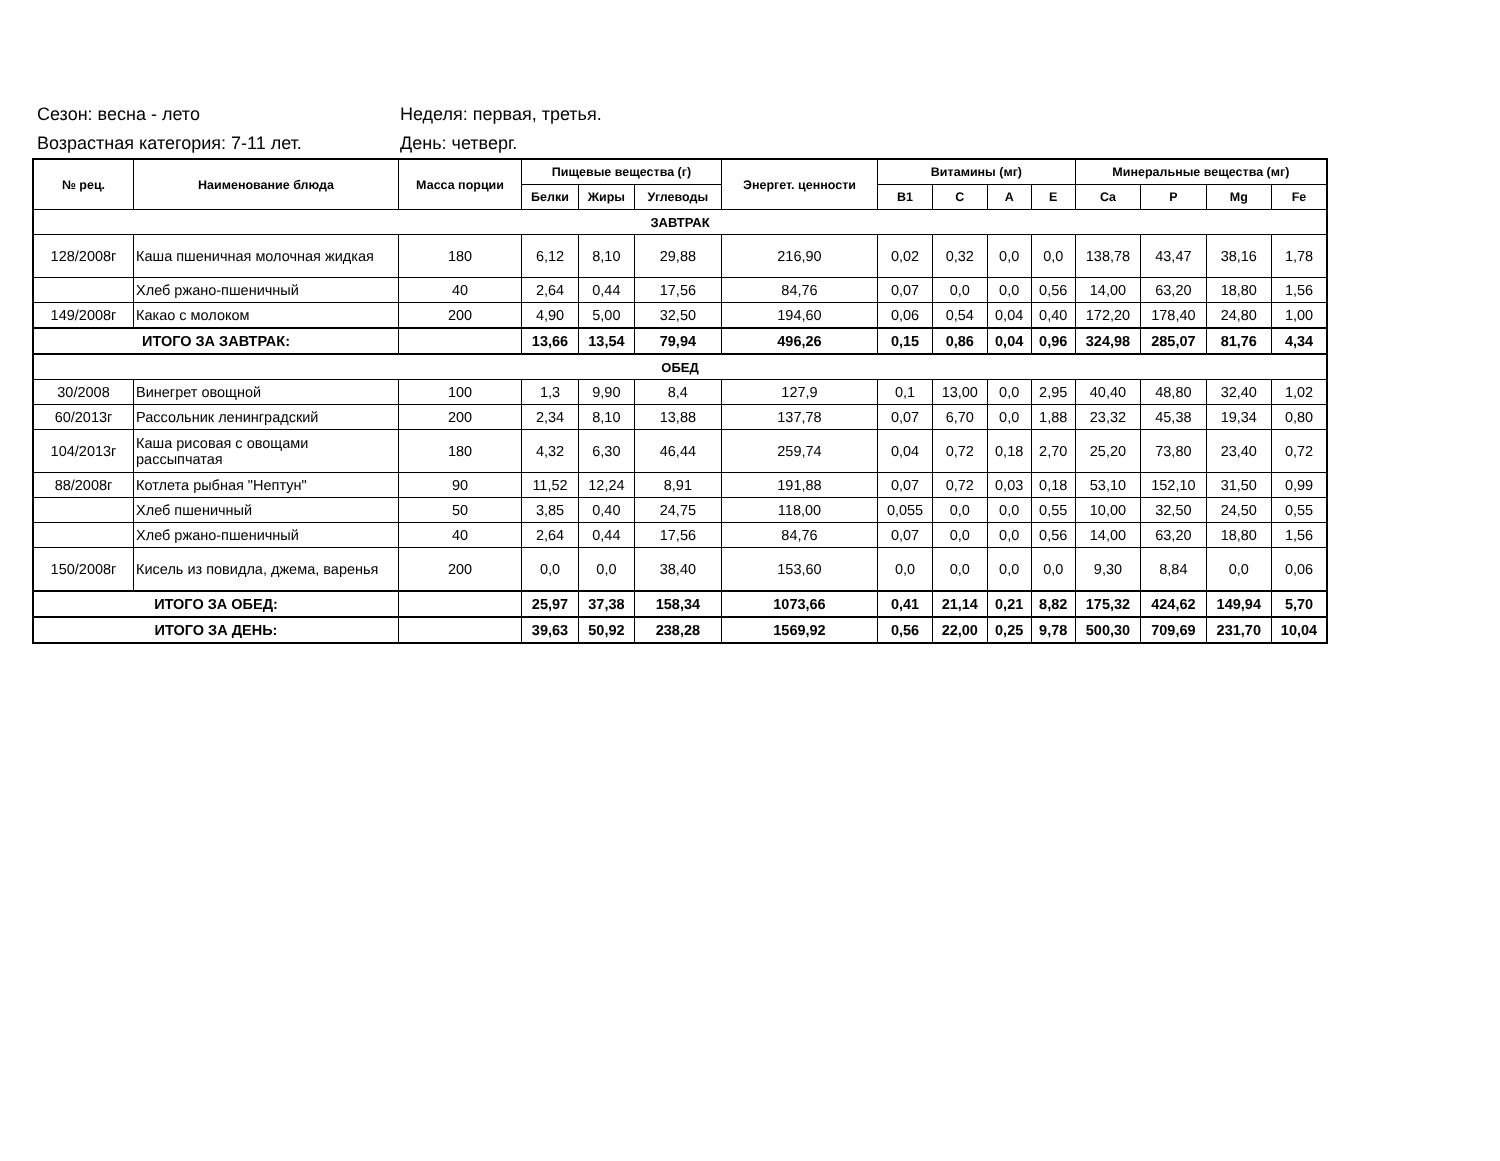Сезон: весна - лето Неделя: первая, третья.
Возрастная категория: 7-11 лет. День: четверг.
| № рец. | Наименование блюда | Масса порции | Пищевые вещества (г) | | | Энергет. ценности | Витамины (мг) | | | | Минеральные вещества (мг) | | | |
| --- | --- | --- | --- | --- | --- | --- | --- | --- | --- | --- | --- | --- | --- | --- |
| | | | Белки | Жиры | Углеводы | | B1 | C | A | E | Ca | P | Mg | Fe |
| ЗАВТРАК | | | | | | | | | | | | | | |
| 128/2008г | Каша пшеничная молочная жидкая | 180 | 6,12 | 8,10 | 29,88 | 216,90 | 0,02 | 0,32 | 0,0 | 0,0 | 138,78 | 43,47 | 38,16 | 1,78 |
| | Хлеб ржано-пшеничный | 40 | 2,64 | 0,44 | 17,56 | 84,76 | 0,07 | 0,0 | 0,0 | 0,56 | 14,00 | 63,20 | 18,80 | 1,56 |
| 149/2008г | Какао с молоком | 200 | 4,90 | 5,00 | 32,50 | 194,60 | 0,06 | 0,54 | 0,04 | 0,40 | 172,20 | 178,40 | 24,80 | 1,00 |
| ИТОГО ЗА ЗАВТРАК: | | | 13,66 | 13,54 | 79,94 | 496,26 | 0,15 | 0,86 | 0,04 | 0,96 | 324,98 | 285,07 | 81,76 | 4,34 |
| ОБЕД | | | | | | | | | | | | | | |
| 30/2008 | Винегрет овощной | 100 | 1,3 | 9,90 | 8,4 | 127,9 | 0,1 | 13,00 | 0,0 | 2,95 | 40,40 | 48,80 | 32,40 | 1,02 |
| 60/2013г | Рассольник ленинградский | 200 | 2,34 | 8,10 | 13,88 | 137,78 | 0,07 | 6,70 | 0,0 | 1,88 | 23,32 | 45,38 | 19,34 | 0,80 |
| 104/2013г | Каша рисовая с овощами рассыпчатая | 180 | 4,32 | 6,30 | 46,44 | 259,74 | 0,04 | 0,72 | 0,18 | 2,70 | 25,20 | 73,80 | 23,40 | 0,72 |
| 88/2008г | Котлета рыбная "Нептун" | 90 | 11,52 | 12,24 | 8,91 | 191,88 | 0,07 | 0,72 | 0,03 | 0,18 | 53,10 | 152,10 | 31,50 | 0,99 |
| | Хлеб пшеничный | 50 | 3,85 | 0,40 | 24,75 | 118,00 | 0,055 | 0,0 | 0,0 | 0,55 | 10,00 | 32,50 | 24,50 | 0,55 |
| | Хлеб ржано-пшеничный | 40 | 2,64 | 0,44 | 17,56 | 84,76 | 0,07 | 0,0 | 0,0 | 0,56 | 14,00 | 63,20 | 18,80 | 1,56 |
| 150/2008г | Кисель из повидла, джема, варенья | 200 | 0,0 | 0,0 | 38,40 | 153,60 | 0,0 | 0,0 | 0,0 | 0,0 | 9,30 | 8,84 | 0,0 | 0,06 |
| ИТОГО ЗА ОБЕД: | | | 25,97 | 37,38 | 158,34 | 1073,66 | 0,41 | 21,14 | 0,21 | 8,82 | 175,32 | 424,62 | 149,94 | 5,70 |
| ИТОГО ЗА ДЕНЬ: | | | 39,63 | 50,92 | 238,28 | 1569,92 | 0,56 | 22,00 | 0,25 | 9,78 | 500,30 | 709,69 | 231,70 | 10,04 |